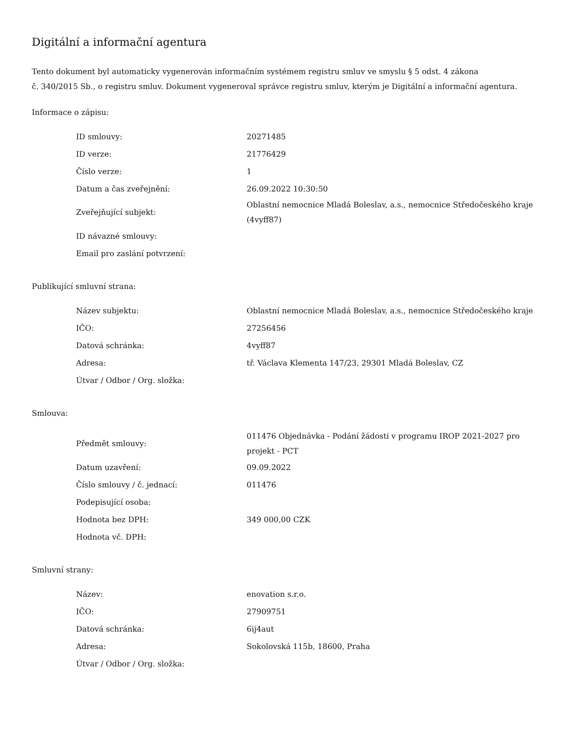Digitální a informační agentura
Tento dokument byl automaticky vygenerován informačním systémem registru smluv ve smyslu § 5 odst. 4 zákona
č. 340/2015 Sb., o registru smluv. Dokument vygeneroval správce registru smluv, kterým je Digitální a informační agentura.
Informace o zápisu:
| ID smlouvy: | 20271485 |
| ID verze: | 21776429 |
| Číslo verze: | 1 |
| Datum a čas zveřejnění: | 26.09.2022 10:30:50 |
| Zveřejňující subjekt: | Oblastní nemocnice Mladá Boleslav, a.s., nemocnice Středočeského kraje (4vyff87) |
| ID návazné smlouvy: | |
| Email pro zaslání potvrzení: | |
Publikující smluvní strana:
| Název subjektu: | Oblastní nemocnice Mladá Boleslav, a.s., nemocnice Středočeského kraje |
| IČO: | 27256456 |
| Datová schránka: | 4vyff87 |
| Adresa: | tř. Václava Klementa 147/23, 29301 Mladá Boleslav, CZ |
| Útvar / Odbor / Org. složka: | |
Smlouva:
| Předmět smlouvy: | 011476 Objednávka - Podání žádosti v programu IROP 2021-2027 pro projekt - PCT |
| Datum uzavření: | 09.09.2022 |
| Číslo smlouvy / č. jednací: | 011476 |
| Podepisující osoba: | |
| Hodnota bez DPH: | 349 000,00 CZK |
| Hodnota vč. DPH: | |
Smluvní strany:
| Název: | enovation s.r.o. |
| IČO: | 27909751 |
| Datová schránka: | 6ij4aut |
| Adresa: | Sokolovská 115b, 18600, Praha |
| Útvar / Odbor / Org. složka: | |